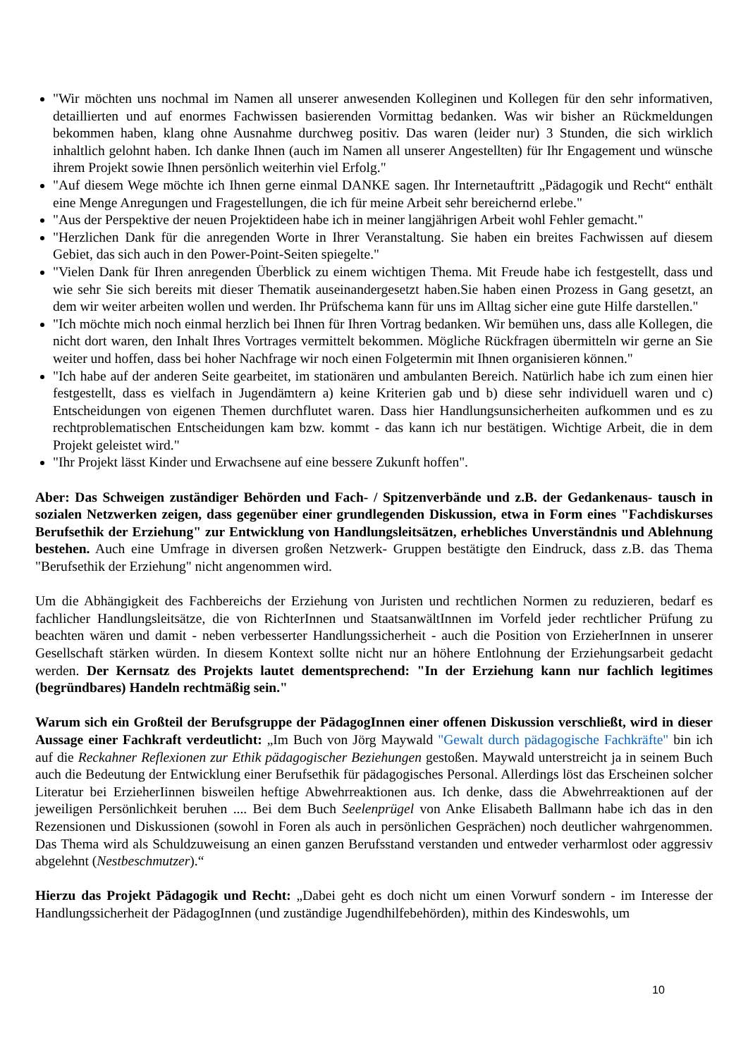"Wir möchten uns nochmal im Namen all unserer anwesenden Kolleginen und Kollegen für den sehr informativen, detaillierten und auf enormes Fachwissen basierenden Vormittag bedanken. Was wir bisher an Rückmeldungen bekommen haben, klang ohne Ausnahme durchweg positiv. Das waren (leider nur) 3 Stunden, die sich wirklich inhaltlich gelohnt haben. Ich danke Ihnen (auch im Namen all unserer Angestellten) für Ihr Engagement und wünsche ihrem Projekt sowie Ihnen persönlich weiterhin viel Erfolg."
"Auf diesem Wege möchte ich Ihnen gerne einmal DANKE sagen. Ihr Internetauftritt „Pädagogik und Recht“ enthält eine Menge Anregungen und Fragestellungen, die ich für meine Arbeit sehr bereichernd erlebe."
"Aus der Perspektive der neuen Projektideen habe ich in meiner langjährigen Arbeit wohl Fehler gemacht."
"Herzlichen Dank für die anregenden Worte in Ihrer Veranstaltung. Sie haben ein breites Fachwissen auf diesem Gebiet, das sich auch in den Power-Point-Seiten spiegelte."
"Vielen Dank für Ihren anregenden Überblick zu einem wichtigen Thema. Mit Freude habe ich festgestellt, dass und wie sehr Sie sich bereits mit dieser Thematik auseinandergesetzt haben.Sie haben einen Prozess in Gang gesetzt, an dem wir weiter arbeiten wollen und werden. Ihr Prüfschema kann für uns im Alltag sicher eine gute Hilfe darstellen."
"Ich möchte mich noch einmal herzlich bei Ihnen für Ihren Vortrag bedanken. Wir bemühen uns, dass alle Kollegen, die nicht dort waren, den Inhalt Ihres Vortrages vermittelt bekommen. Mögliche Rückfragen übermitteln wir gerne an Sie weiter und hoffen, dass bei hoher Nachfrage wir noch einen Folgetermin mit Ihnen organisieren können."
"Ich habe auf der anderen Seite gearbeitet, im stationären und ambulanten Bereich. Natürlich habe ich zum einen hier festgestellt, dass es vielfach in Jugendämtern a) keine Kriterien gab und b) diese sehr individuell waren und c) Entscheidungen von eigenen Themen durchflutet waren. Dass hier Handlungsunsicherheiten aufkommen und es zu rechtproblematischen Entscheidungen kam bzw. kommt - das kann ich nur bestätigen. Wichtige Arbeit, die in dem Projekt geleistet wird."
"Ihr Projekt lässt Kinder und Erwachsene auf eine bessere Zukunft hoffen".
Aber: Das Schweigen zuständiger Behörden und Fach- / Spitzenverbände und z.B. der Gedankenaus- tausch in sozialen Netzwerken zeigen, dass gegenüber einer grundlegenden Diskussion, etwa in Form eines "Fachdiskurses Berufsethik der Erziehung" zur Entwicklung von Handlungsleitsätzen, erhebliches Unverständnis und Ablehnung bestehen. Auch eine Umfrage in diversen großen Netzwerk- Gruppen bestätigte den Eindruck, dass z.B. das Thema "Berufsethik der Erziehung" nicht angenommen wird.
Um die Abhängigkeit des Fachbereichs der Erziehung von Juristen und rechtlichen Normen zu reduzieren, bedarf es fachlicher Handlungsleitsätze, die von RichterInnen und StaatsanwältInnen im Vorfeld jeder rechtlicher Prüfung zu beachten wären und damit - neben verbesserter Handlungssicherheit - auch die Position von ErzieherInnen in unserer Gesellschaft stärken würden. In diesem Kontext sollte nicht nur an höhere Entlohnung der Erziehungsarbeit gedacht werden. Der Kernsatz des Projekts lautet dementsprechend: "In der Erziehung kann nur fachlich legitimes (begründbares) Handeln rechtmäßig sein."
Warum sich ein Großteil der Berufsgruppe der PädagogInnen einer offenen Diskussion verschließt, wird in dieser Aussage einer Fachkraft verdeutlicht: „Im Buch von Jörg Maywald "Gewalt durch pädagogische Fachkräfte" bin ich auf die Reckahner Reflexionen zur Ethik pädagogischer Beziehungen gestoßen. Maywald unterstreicht ja in seinem Buch auch die Bedeutung der Entwicklung einer Berufsethik für pädagogisches Personal. Allerdings löst das Erscheinen solcher Literatur bei ErzieherIinnen bisweilen heftige Abwehrreaktionen aus. Ich denke, dass die Abwehrreaktionen auf der jeweiligen Persönlichkeit beruhen .... Bei dem Buch Seelenprügel von Anke Elisabeth Ballmann habe ich das in den Rezensionen und Diskussionen (sowohl in Foren als auch in persönlichen Gesprächen) noch deutlicher wahrgenommen. Das Thema wird als Schuldzuweisung an einen ganzen Berufsstand verstanden und entweder verharmlost oder aggressiv abgelehnt (Nestbeschmutzer).“
Hierzu das Projekt Pädagogik und Recht: „Dabei geht es doch nicht um einen Vorwurf sondern - im Interesse der Handlungssicherheit der PädagogInnen (und zuständige Jugendhilfebehörden), mithin des Kindeswohls, um
10